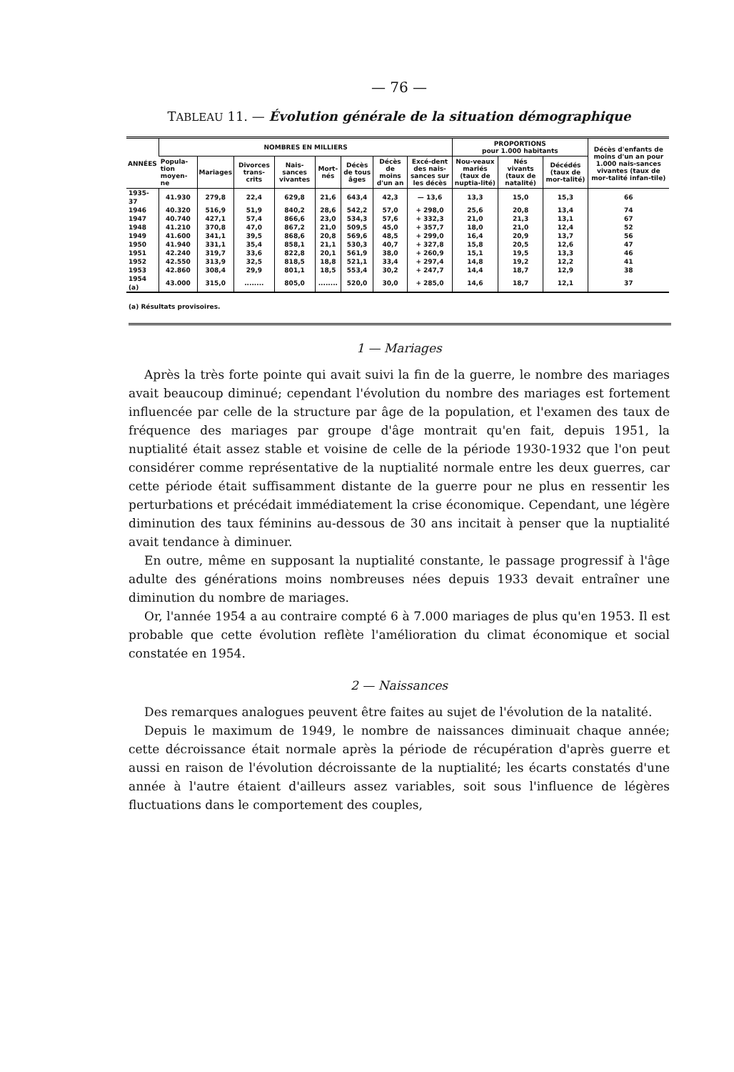— 76 —
TABLEAU 11. — Évolution générale de la situation démographique
| ANNÉES | NOMBRES EN MILLIERS | | | | | | | | PROPORTIONS pour 1.000 habitants | | | Décès d'enfants de moins d'un an pour 1.000 nais-sances vivantes (taux de mor-talité infan-tile) |
| --- | --- | --- | --- | --- | --- | --- | --- | --- | --- | --- | --- | --- |
| | Popula-tion moyen-ne | Mariages | Divorces trans-crits | Nais-sances vivantes | Mort-nés | Décès de tous âges | Décès de moins d'un an | Excé-dent des nais-sances sur les décès | Nou-veaux mariés (taux de nuptia-lité) | Nés vivants (taux de natalité) | Décédés (taux de mor-talité) | |
| 1935-37 | 41.930 | 279,8 | 22,4 | 629,8 | 21,6 | 643,4 | 42,3 | — 13,6 | 13,3 | 15,0 | 15,3 | 66 |
| 1946 | 40.320 | 516,9 | 51,9 | 840,2 | 28,6 | 542,2 | 57,0 | + 298,0 | 25,6 | 20,8 | 13,4 | 74 |
| 1947 | 40.740 | 427,1 | 57,4 | 866,6 | 23,0 | 534,3 | 57,6 | + 332,3 | 21,0 | 21,3 | 13,1 | 67 |
| 1948 | 41.210 | 370,8 | 47,0 | 867,2 | 21,0 | 509,5 | 45,0 | + 357,7 | 18,0 | 21,0 | 12,4 | 52 |
| 1949 | 41.600 | 341,1 | 39,5 | 868,6 | 20,8 | 569,6 | 48,5 | + 299,0 | 16,4 | 20,9 | 13,7 | 56 |
| 1950 | 41.940 | 331,1 | 35,4 | 858,1 | 21,1 | 530,3 | 40,7 | + 327,8 | 15,8 | 20,5 | 12,6 | 47 |
| 1951 | 42.240 | 319,7 | 33,6 | 822,8 | 20,1 | 561,9 | 38,0 | + 260,9 | 15,1 | 19,5 | 13,3 | 46 |
| 1952 | 42.550 | 313,9 | 32,5 | 818,5 | 18,8 | 521,1 | 33,4 | + 297,4 | 14,8 | 19,2 | 12,2 | 41 |
| 1953 | 42.860 | 308,4 | 29,9 | 801,1 | 18,5 | 553,4 | 30,2 | + 247,7 | 14,4 | 18,7 | 12,9 | 38 |
| 1954 (a) | 43.000 | 315,0 | ........ | 805,0 | ........ | 520,0 | 30,0 | + 285,0 | 14,6 | 18,7 | 12,1 | 37 |
(a) Résultats provisoires.
1 — Mariages
Après la très forte pointe qui avait suivi la fin de la guerre, le nombre des mariages avait beaucoup diminué; cependant l'évolution du nombre des mariages est fortement influencée par celle de la structure par âge de la population, et l'examen des taux de fréquence des mariages par groupe d'âge montrait qu'en fait, depuis 1951, la nuptialité était assez stable et voisine de celle de la période 1930-1932 que l'on peut considérer comme représentative de la nuptialité normale entre les deux guerres, car cette période était suffisamment distante de la guerre pour ne plus en ressentir les perturbations et précédait immédiatement la crise économique. Cependant, une légère diminution des taux féminins au-dessous de 30 ans incitait à penser que la nuptialité avait tendance à diminuer.
En outre, même en supposant la nuptialité constante, le passage progressif à l'âge adulte des générations moins nombreuses nées depuis 1933 devait entraîner une diminution du nombre de mariages.
Or, l'année 1954 a au contraire compté 6 à 7.000 mariages de plus qu'en 1953. Il est probable que cette évolution reflète l'amélioration du climat économique et social constatée en 1954.
2 — Naissances
Des remarques analogues peuvent être faites au sujet de l'évolution de la natalité.
Depuis le maximum de 1949, le nombre de naissances diminuait chaque année; cette décroissance était normale après la période de récupération d'après guerre et aussi en raison de l'évolution décroissante de la nuptialité; les écarts constatés d'une année à l'autre étaient d'ailleurs assez variables, soit sous l'influence de légères fluctuations dans le comportement des couples,